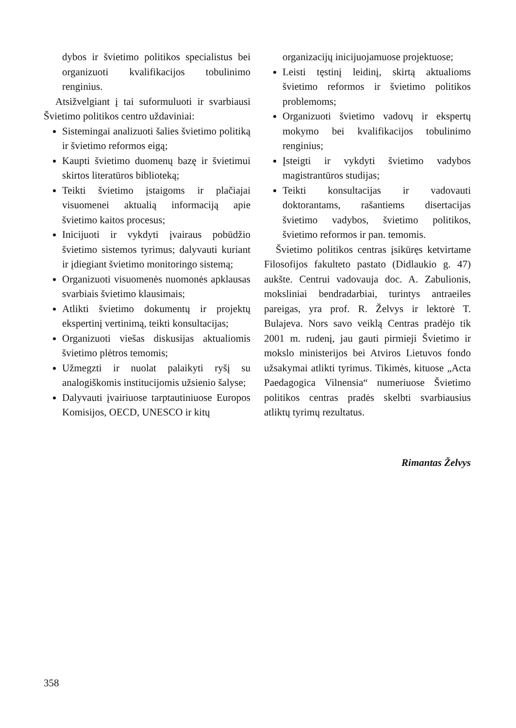dybos ir švietimo politikos specialistus bei organizuoti kvalifikacijos tobulinimo renginius.
Atsižvelgiant į tai suformuluoti ir svarbiausi Švietimo politikos centro uždaviniai:
Sistemingai analizuoti šalies švietimo politiką ir švietimo reformos eigą;
Kaupti švietimo duomenų bazę ir švietimui skirtos literatūros biblioteką;
Teikti švietimo įstaigoms ir plačiajai visuomenei aktualią informaciją apie švietimo kaitos procesus;
Inicijuoti ir vykdyti įvairaus pobūdžio švietimo sistemos tyrimus; dalyvauti kuriant ir įdiegiant švietimo monitoringo sistemą;
Organizuoti visuomenės nuomonės apklausas svarbiais švietimo klausimais;
Atlikti švietimo dokumentų ir projektų ekspertinį vertinimą, teikti konsultacijas;
Organizuoti viešas diskusijas aktualiomis švietimo plėtros temomis;
Užmegzti ir nuolat palaikyti ryšį su analogiškomis institucijomis užsienio šalyse;
Dalyvauti įvairiuose tarptautiniuose Europos Komisijos, OECD, UNESCO ir kitų
organizacijų inicijuojamuose projektuose;
Leisti tęstinį leidinį, skirtą aktualioms švietimo reformos ir švietimo politikos problemoms;
Organizuoti švietimo vadovų ir ekspertų mokymo bei kvalifikacijos tobulinimo renginius;
Įsteigti ir vykdyti švietimo vadybos magistrantūros studijas;
Teikti konsultacijas ir vadovauti doktorantams, rašantiems disertacijas švietimo vadybos, švietimo politikos, švietimo reformos ir pan. temomis.
Švietimo politikos centras įsikūręs ketvirtame Filosofijos fakulteto pastato (Didlaukio g. 47) aukšte. Centrui vadovauja doc. A. Zabulionis, moksliniai bendradarbiai, turintys antraeiles pareigas, yra prof. R. Želvys ir lektorė T. Bulajeva. Nors savo veiklą Centras pradėjo tik 2001 m. rudenį, jau gauti pirmieji Švietimo ir mokslo ministerijos bei Atviros Lietuvos fondo užsakymai atlikti tyrimus. Tikimės, kituose „Acta Paedagogica Vilnensia“ numeriuose Švietimo politikos centras pradės skelbti svarbiausius atliktų tyrimų rezultatus.
Rimantas Želvys
358